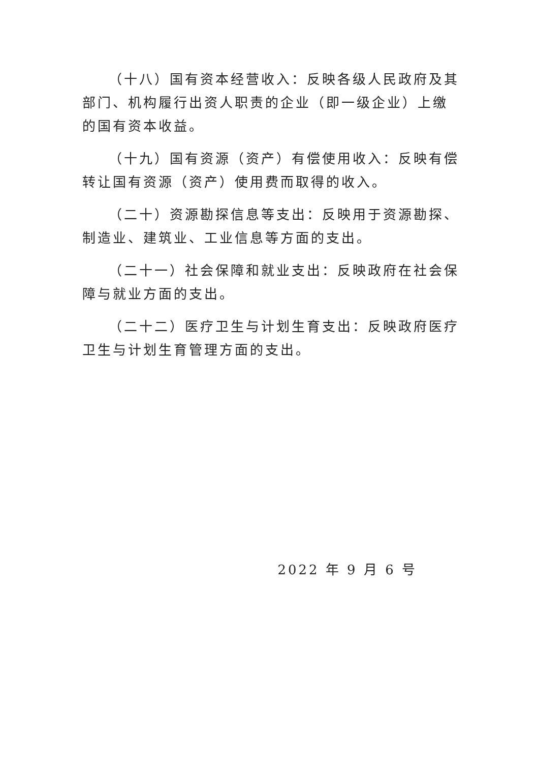（十八）国有资本经营收入：反映各级人民政府及其部门、机构履行出资人职责的企业（即一级企业）上缴的国有资本收益。
（十九）国有资源（资产）有偿使用收入：反映有偿转让国有资源（资产）使用费而取得的收入。
（二十）资源勘探信息等支出：反映用于资源勘探、制造业、建筑业、工业信息等方面的支出。
（二十一）社会保障和就业支出：反映政府在社会保障与就业方面的支出。
（二十二）医疗卫生与计划生育支出：反映政府医疗卫生与计划生育管理方面的支出。
2022 年 9 月 6 号